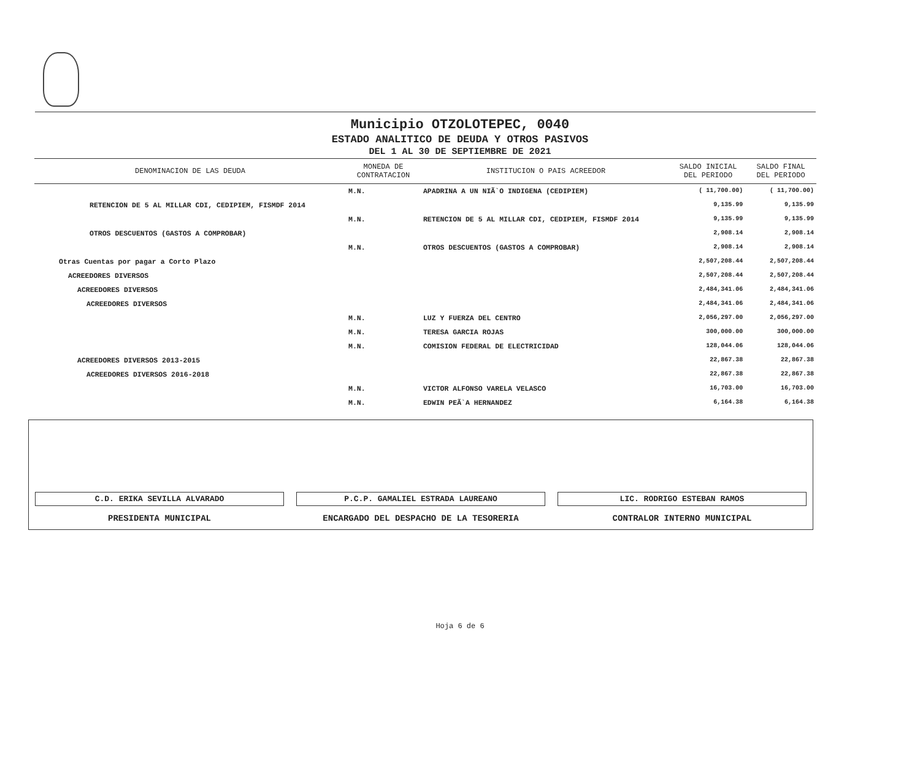Municipio OTZOLOTEPEC, 0040
ESTADO ANALITICO DE DEUDA Y OTROS PASIVOS
DEL 1 AL 30 DE SEPTIEMBRE DE 2021
| DENOMINACION DE LAS DEUDA | MONEDA DE CONTRATACION | INSTITUCION O PAIS ACREEDOR | SALDO INICIAL DEL PERIODO | SALDO FINAL DEL PERIODO |
| --- | --- | --- | --- | --- |
| | M.N. | APADRINA A UN NIÃ`O INDIGENA (CEDIPIEM) | ( 11,700.00) | ( 11,700.00) |
| RETENCION DE 5 AL MILLAR CDI, CEDIPIEM, FISMDF 2014 | | | 9,135.99 | 9,135.99 |
| | M.N. | RETENCION DE 5 AL MILLAR CDI, CEDIPIEM, FISMDF 2014 | 9,135.99 | 9,135.99 |
| OTROS DESCUENTOS (GASTOS A COMPROBAR) | | | 2,908.14 | 2,908.14 |
| | M.N. | OTROS DESCUENTOS (GASTOS A COMPROBAR) | 2,908.14 | 2,908.14 |
| Otras Cuentas por pagar a Corto Plazo | | | 2,507,208.44 | 2,507,208.44 |
| ACREEDORES DIVERSOS | | | 2,507,208.44 | 2,507,208.44 |
| ACREEDORES DIVERSOS | | | 2,484,341.06 | 2,484,341.06 |
| ACREEDORES DIVERSOS | | | 2,484,341.06 | 2,484,341.06 |
| | M.N. | LUZ Y FUERZA DEL CENTRO | 2,056,297.00 | 2,056,297.00 |
| | M.N. | TERESA GARCIA ROJAS | 300,000.00 | 300,000.00 |
| | M.N. | COMISION FEDERAL DE ELECTRICIDAD | 128,044.06 | 128,044.06 |
| ACREEDORES DIVERSOS 2013-2015 | | | 22,867.38 | 22,867.38 |
| ACREEDORES DIVERSOS 2016-2018 | | | 22,867.38 | 22,867.38 |
| | M.N. | VICTOR ALFONSO VARELA VELASCO | 16,703.00 | 16,703.00 |
| | M.N. | EDWIN PEÃ`A HERNANDEZ | 6,164.38 | 6,164.38 |
C.D. ERIKA SEVILLA ALVARADO
PRESIDENTA MUNICIPAL
P.C.P. GAMALIEL ESTRADA LAUREANO
ENCARGADO DEL DESPACHO DE LA TESORERIA
LIC. RODRIGO ESTEBAN RAMOS
CONTRALOR INTERNO MUNICIPAL
Hoja 6 de 6